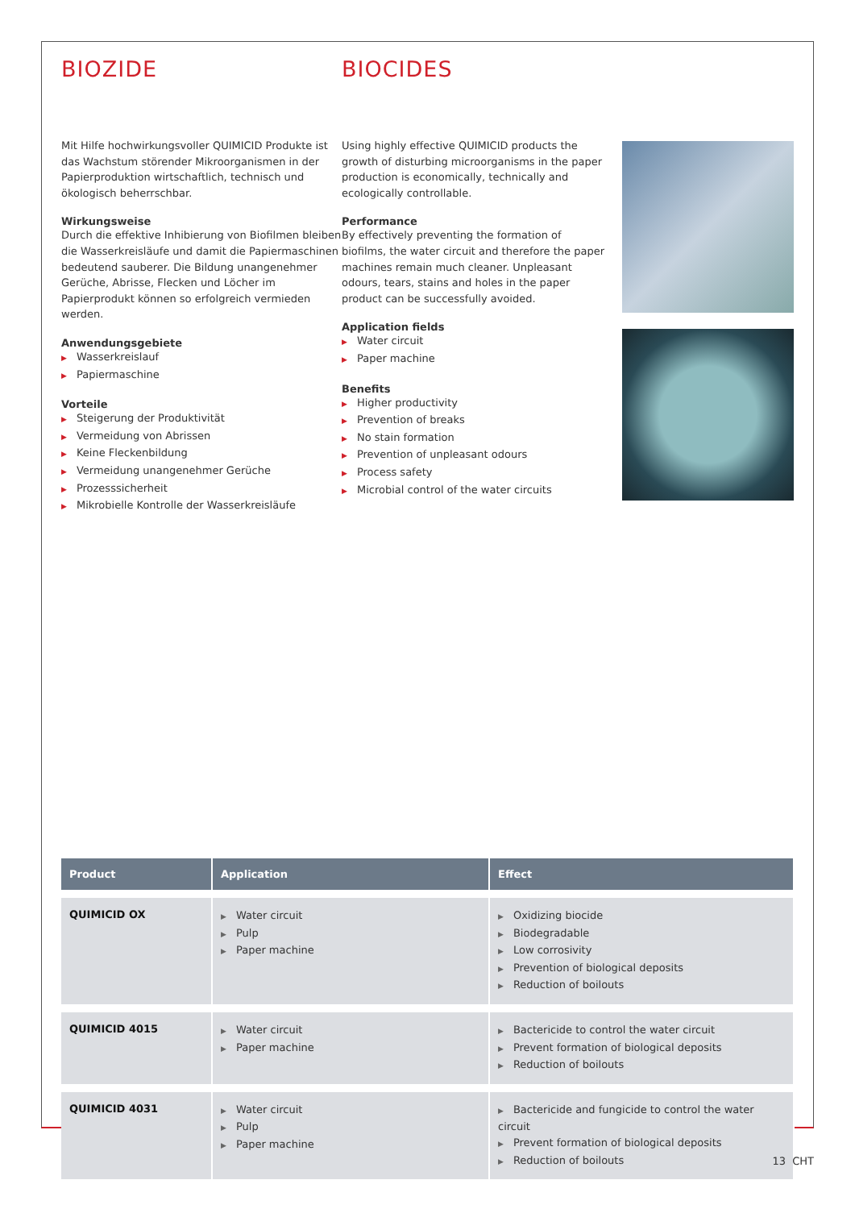BIOZIDE
Mit Hilfe hochwirkungsvoller QUIMICID Produkte ist das Wachstum störender Mikroorganismen in der Papierproduktion wirtschaftlich, technisch und ökologisch beherrschbar.
Wirkungsweise
Durch die effektive Inhibierung von Biofilmen bleiben die Wasserkreisläufe und damit die Papiermaschinen bedeutend sauberer. Die Bildung unangenehmer Gerüche, Abrisse, Flecken und Löcher im Papierprodukt können so erfolgreich vermieden werden.
Anwendungsgebiete
Wasserkreislauf
Papiermaschine
Vorteile
Steigerung der Produktivität
Vermeidung von Abrissen
Keine Fleckenbildung
Vermeidung unangenehmer Gerüche
Prozesssicherheit
Mikrobielle Kontrolle der Wasserkreisläufe
BIOCIDES
Using highly effective QUIMICID products the growth of disturbing microorganisms in the paper production is economically, technically and ecologically controllable.
Performance
By effectively preventing the formation of biofilms, the water circuit and therefore the paper machines remain much cleaner. Unpleasant odours, tears, stains and holes in the paper product can be successfully avoided.
Application fields
Water circuit
Paper machine
Benefits
Higher productivity
Prevention of breaks
No stain formation
Prevention of unpleasant odours
Process safety
Microbial control of the water circuits
| Product | Application | Effect |
| --- | --- | --- |
| QUIMICID OX | Water circuit Pulp Paper machine | Oxidizing biocide Biodegradable Low corrosivity Prevention of biological deposits Reduction of boilouts |
| QUIMICID 4015 | Water circuit Paper machine | Bactericide to control the water circuit Prevent formation of biological deposits Reduction of boilouts |
| QUIMICID 4031 | Water circuit Pulp Paper machine | Bactericide and fungicide to control the water circuit Prevent formation of biological deposits Reduction of boilouts |
13 CHT